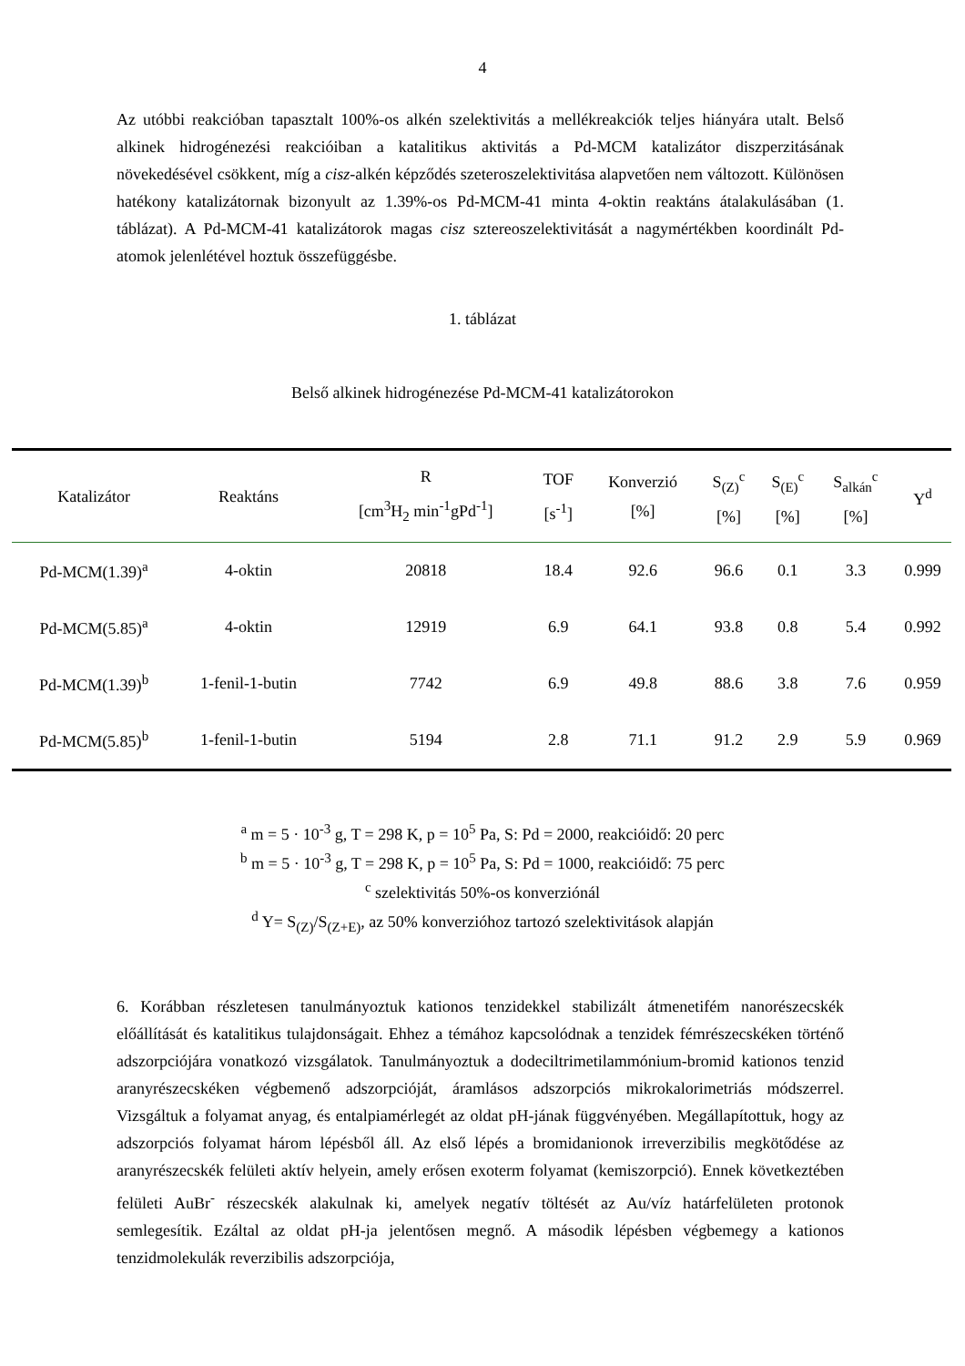4
Az utóbbi reakcióban tapasztalt 100%-os alkén szelektivitás a mellékreakciók teljes hiányára utalt. Belső alkinek hidrogénezési reakcióiban a katalitikus aktivitás a Pd-MCM katalizátor diszperzitásának növekedésével csökkent, míg a cisz-alkén képződés szeteroszelektivitása alapvetően nem változott. Különösen hatékony katalizátornak bizonyult az 1.39%-os Pd-MCM-41 minta 4-oktin reaktáns átalakulásában (1. táblázat). A Pd-MCM-41 katalizátorok magas cisz sztereoszelektivitását a nagymértékben koordinált Pd-atomok jelenlétével hoztuk összefüggésbe.
1. táblázat
Belső alkinek hidrogénezése Pd-MCM-41 katalizátorokon
| Katalizátor | Reaktáns | R [cm<sup>3</sup>H<sub>2</sub> min<sup>-1</sup>gPd<sup>-1</sup>] | TOF [s<sup>-1</sup>] | Konverzió [%] | S<sub>(Z)</sub><sup>c</sup> [%] | S<sub>(E)</sub><sup>c</sup> [%] | S<sub>alkán</sub><sup>c</sup> [%] | Y<sup>d</sup> |
| --- | --- | --- | --- | --- | --- | --- | --- | --- |
| Pd-MCM(1.39)<sup>a</sup> | 4-oktin | 20818 | 18.4 | 92.6 | 96.6 | 0.1 | 3.3 | 0.999 |
| Pd-MCM(5.85)<sup>a</sup> | 4-oktin | 12919 | 6.9 | 64.1 | 93.8 | 0.8 | 5.4 | 0.992 |
| Pd-MCM(1.39)<sup>b</sup> | 1-fenil-1-butin | 7742 | 6.9 | 49.8 | 88.6 | 3.8 | 7.6 | 0.959 |
| Pd-MCM(5.85)<sup>b</sup> | 1-fenil-1-butin | 5194 | 2.8 | 71.1 | 91.2 | 2.9 | 5.9 | 0.969 |
<sup>a</sup> m = 5 · 10<sup>-3</sup> g, T = 298 K, p = 10<sup>5</sup> Pa, S: Pd = 2000, reakcióidő: 20 perc
<sup>b</sup> m = 5 · 10<sup>-3</sup> g, T = 298 K, p = 10<sup>5</sup> Pa, S: Pd = 1000, reakcióidő: 75 perc
<sup>c</sup> szelektivitás 50%-os konverziónál
<sup>d</sup> Y= S<sub>(Z)</sub>/S<sub>(Z+E)</sub>, az 50% konverzióhoz tartozó szelektivitások alapján
6. Korábban részletesen tanulmányoztuk kationos tenzidekkel stabilizált átmenetifém nanorészecskék előállítását és katalitikus tulajdonságait. Ehhez a témához kapcsolódnak a tenzidek fémrészecskéken történő adszorpciójára vonatkozó vizsgálatok. Tanulmányoztuk a dodeciltrimetilammónium-bromid kationos tenzid aranyrészecskéken végbemenő adszorpcióját, áramlásos adszorpciós mikrokalorimetriás módszerrel. Vizsgáltuk a folyamat anyag, és entalpiamérlegét az oldat pH-jának függvényében. Megállapítottuk, hogy az adszorpciós folyamat három lépésből áll. Az első lépés a bromidanionok irreverzibilis megkötődése az aranyrészecskék felületi aktív helyein, amely erősen exoterm folyamat (kemiszorpció). Ennek következtében felületi AuBr<sup>-</sup> részecskék alakulnak ki, amelyek negatív töltését az Au/víz határfelületen protonok semlegesítik. Ezáltal az oldat pH-ja jelentősen megnő. A második lépésben végbemegy a kationos tenzidmolekulák reverzibilis adszorpciója,